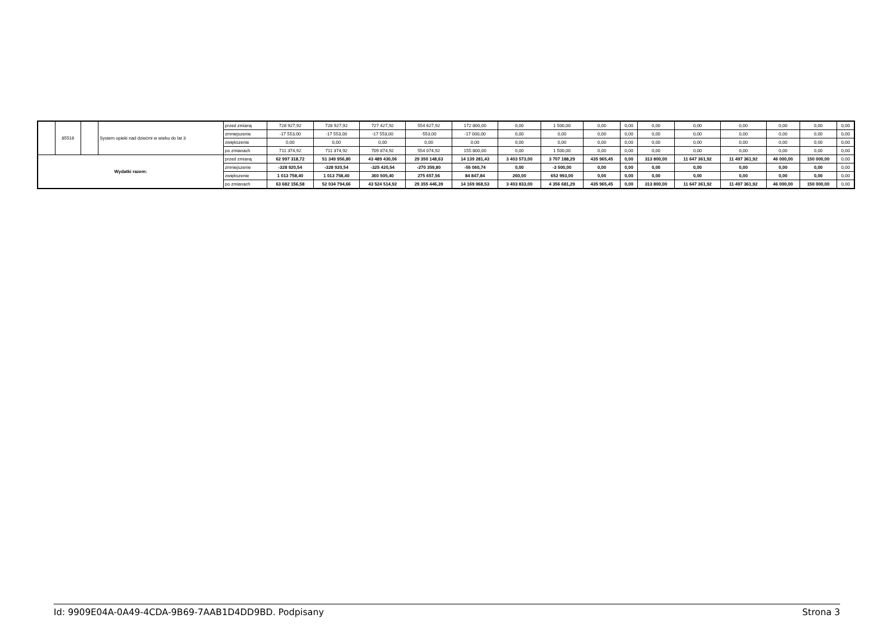| | 85516 | | System opieki nad dziećmi w wieku do lat 3 | przed zmianą | 728 927,92 | 728 927,92 | 727 427,92 | 554 627,92 | 172 800,00 | 0,00 | 1 500,00 | 0,00 | 0,00 | 0,00 | 0,00 | 0,00 | 0,00 | 0,00 | 0,00 |
| | | | | zmniejszenie | -17 553,00 | -17 553,00 | -17 553,00 | -553,00 | -17 000,00 | 0,00 | 0,00 | 0,00 | 0,00 | 0,00 | 0,00 | 0,00 | 0,00 | 0,00 | 0,00 |
| | | | | zwiększenie | 0,00 | 0,00 | 0,00 | 0,00 | 0,00 | 0,00 | 0,00 | 0,00 | 0,00 | 0,00 | 0,00 | 0,00 | 0,00 | 0,00 | 0,00 |
| | | | | po zmianach | 711 374,92 | 711 374,92 | 709 874,92 | 554 074,92 | 155 800,00 | 0,00 | 1 500,00 | 0,00 | 0,00 | 0,00 | 0,00 | 0,00 | 0,00 | 0,00 | 0,00 |
| Wydatki razem: | | | | przed zmianą | 62 997 318,72 | 51 349 956,80 | 43 489 430,06 | 29 350 148,63 | 14 139 281,43 | 3 403 573,00 | 3 707 188,29 | 435 965,45 | 0,00 | 313 800,00 | 11 647 361,92 | 11 497 361,92 | 46 000,00 | 150 000,00 | 0,00 |
| | | | | zmniejszenie | -328 920,54 | -328 920,54 | -325 420,54 | -270 359,80 | -55 060,74 | 0,00 | -3 500,00 | 0,00 | 0,00 | 0,00 | 0,00 | 0,00 | 0,00 | 0,00 | 0,00 |
| | | | | zwiększenie | 1 013 758,40 | 1 013 758,40 | 360 505,40 | 275 657,56 | 84 847,84 | 260,00 | 652 993,00 | 0,00 | 0,00 | 0,00 | 0,00 | 0,00 | 0,00 | 0,00 | 0,00 |
| | | | | po zmianach | 63 682 156,58 | 52 034 794,66 | 43 524 514,92 | 29 355 446,39 | 14 169 068,53 | 3 403 833,00 | 4 356 681,29 | 435 965,45 | 0,00 | 313 800,00 | 11 647 361,92 | 11 497 361,92 | 46 000,00 | 150 000,00 | 0,00 |
Id: 9909E04A-0A49-4CDA-9B69-7AAB1D4DD9BD. Podpisany Strona 3